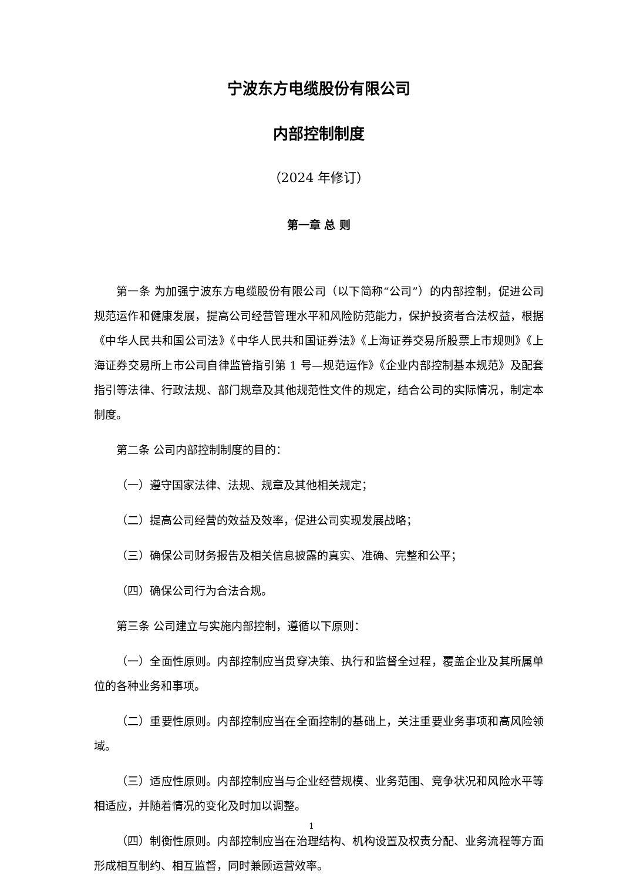宁波东方电缆股份有限公司
内部控制制度
（2024 年修订）
第一章 总 则
第一条 为加强宁波东方电缆股份有限公司（以下简称“公司”）的内部控制，促进公司规范运作和健康发展，提高公司经营管理水平和风险防范能力，保护投资者合法权益，根据《中华人民共和国公司法》《中华人民共和国证券法》《上海证券交易所股票上市规则》《上海证券交易所上市公司自律监管指引第 1 号—规范运作》《企业内部控制基本规范》及配套指引等法律、行政法规、部门规章及其他规范性文件的规定，结合公司的实际情况，制定本制度。
第二条 公司内部控制制度的目的：
（一）遵守国家法律、法规、规章及其他相关规定；
（二）提高公司经营的效益及效率，促进公司实现发展战略；
（三）确保公司财务报告及相关信息披露的真实、准确、完整和公平；
（四）确保公司行为合法合规。
第三条 公司建立与实施内部控制，遵循以下原则：
（一）全面性原则。内部控制应当贯穿决策、执行和监督全过程，覆盖企业及其所属单位的各种业务和事项。
（二）重要性原则。内部控制应当在全面控制的基础上，关注重要业务事项和高风险领域。
（三）适应性原则。内部控制应当与企业经营规模、业务范围、竞争状况和风险水平等相适应，并随着情况的变化及时加以调整。
（四）制衡性原则。内部控制应当在治理结构、机构设置及权责分配、业务流程等方面形成相互制约、相互监督，同时兼顾运营效率。
1